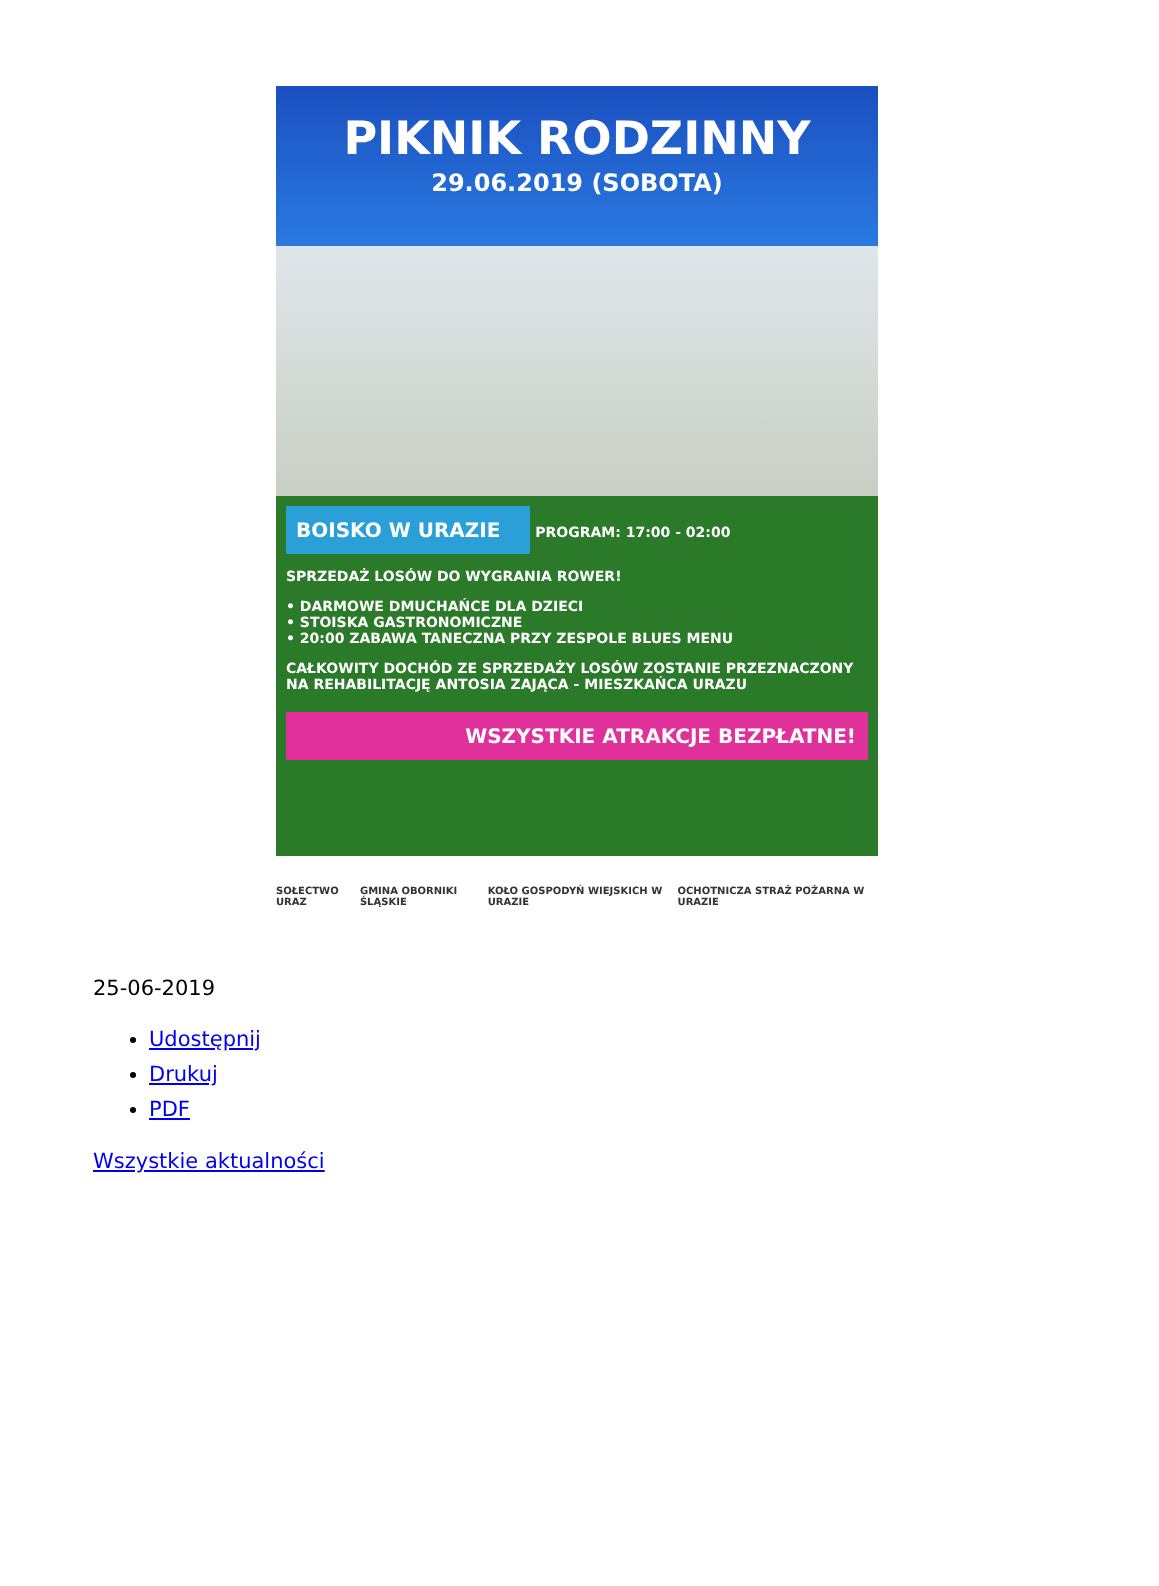PIKNIK RODZINNY
29.06.2019 (SOBOTA)
BOISKO W URAZIE
PROGRAM: 17:00 - 02:00
SPRZEDAŻ LOSÓW DO WYGRANIA ROWER!
• DARMOWE DMUCHAŃCE DLA DZIECI
• STOISKA GASTRONOMICZNE
• 20:00 ZABAWA TANECZNA PRZY ZESPOLE BLUES MENU
CAŁKOWITY DOCHÓD ZE SPRZEDAŻY LOSÓW ZOSTANIE PRZEZNACZONY NA REHABILITACJĘ ANTOSIA ZAJĄCA - MIESZKAŃCA URAZU
WSZYSTKIE ATRAKCJE BEZPŁATNE!
SOŁECTWO URAZ GMINA OBORNIKI ŚLĄSKIE KOŁO GOSPODYŃ WIEJSKICH W URAZIE OCHOTNICZA STRAŻ POŻARNA W URAZIE
25-06-2019
Udostępnij
Drukuj
PDF
Wszystkie aktualności